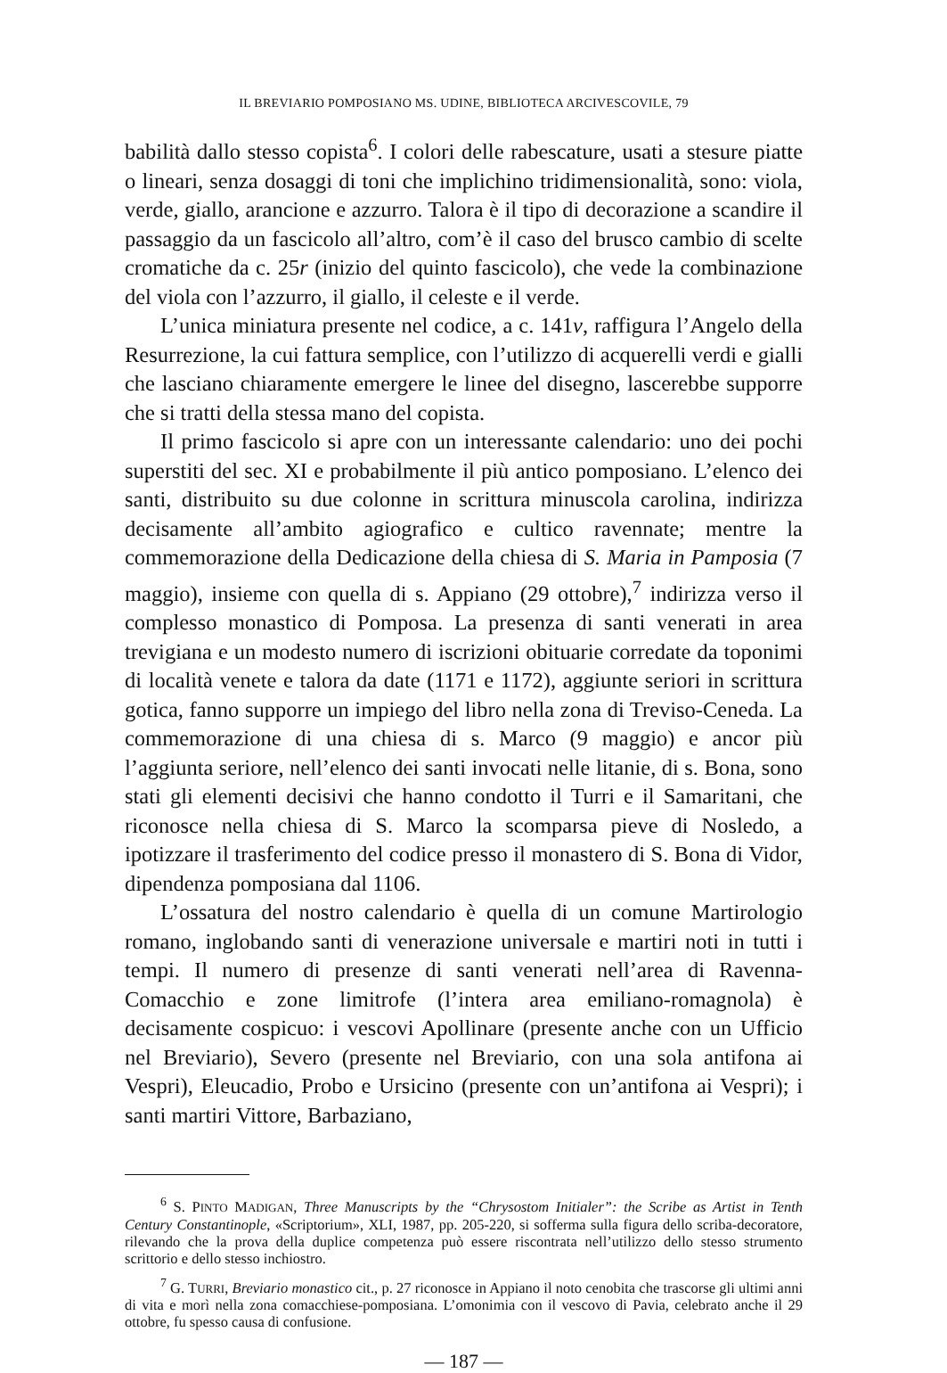IL BREVIARIO POMPOSIANO MS. UDINE, BIBLIOTECA ARCIVESCOVILE, 79
babilità dallo stesso copista<sup>6</sup>. I colori delle rabescature, usati a stesure piatte o lineari, senza dosaggi di toni che implichino tridimensionalità, sono: viola, verde, giallo, arancione e azzurro. Talora è il tipo di decorazione a scandire il passaggio da un fascicolo all’altro, com’è il caso del brusco cambio di scelte cromatiche da c. 25r (inizio del quinto fascicolo), che vede la combinazione del viola con l’azzurro, il giallo, il celeste e il verde.
L’unica miniatura presente nel codice, a c. 141v, raffigura l’Angelo della Resurrezione, la cui fattura semplice, con l’utilizzo di acquerelli verdi e gialli che lasciano chiaramente emergere le linee del disegno, lascerebbe supporre che si tratti della stessa mano del copista.
Il primo fascicolo si apre con un interessante calendario: uno dei pochi superstiti del sec. XI e probabilmente il più antico pomposiano. L’elenco dei santi, distribuito su due colonne in scrittura minuscola carolina, indirizza decisamente all’ambito agiografico e cultico ravennate; mentre la commemorazione della Dedicazione della chiesa di S. Maria in Pamposia (7 maggio), insieme con quella di s. Appiano (29 ottobre),<sup>7</sup> indirizza verso il complesso monastico di Pomposa. La presenza di santi venerati in area trevigiana e un modesto numero di iscrizioni obituarie corredate da toponimi di località venete e talora da date (1171 e 1172), aggiunte seriori in scrittura gotica, fanno supporre un impiego del libro nella zona di Treviso-Ceneda. La commemorazione di una chiesa di s. Marco (9 maggio) e ancor più l’aggiunta seriore, nell’elenco dei santi invocati nelle litanie, di s. Bona, sono stati gli elementi decisivi che hanno condotto il Turri e il Samaritani, che riconosce nella chiesa di S. Marco la scomparsa pieve di Nosledo, a ipotizzare il trasferimento del codice presso il monastero di S. Bona di Vidor, dipendenza pomposiana dal 1106.
L’ossatura del nostro calendario è quella di un comune Martirologio romano, inglobando santi di venerazione universale e martiri noti in tutti i tempi. Il numero di presenze di santi venerati nell’area di Ravenna-Comacchio e zone limitrofe (l’intera area emiliano-romagnola) è decisamente cospicuo: i vescovi Apollinare (presente anche con un Ufficio nel Breviario), Severo (presente nel Breviario, con una sola antifona ai Vespri), Eleucadio, Probo e Ursicino (presente con un’antifona ai Vespri); i santi martiri Vittore, Barbaziano,
<sup>6</sup> S. PINTO MADIGAN, Three Manuscripts by the “Chrysostom Initialer”: the Scribe as Artist in Tenth Century Constantinople, «Scriptorium», XLI, 1987, pp. 205-220, si sofferma sulla figura dello scriba-decoratore, rilevando che la prova della duplice competenza può essere riscontrata nell’utilizzo dello stesso strumento scrittorio e dello stesso inchiostro.
<sup>7</sup> G. TURRI, Breviario monastico cit., p. 27 riconosce in Appiano il noto cenobita che trascorse gli ultimi anni di vita e morì nella zona comacchiese-pomposiana. L’omonimia con il vescovo di Pavia, celebrato anche il 29 ottobre, fu spesso causa di confusione.
— 187 —